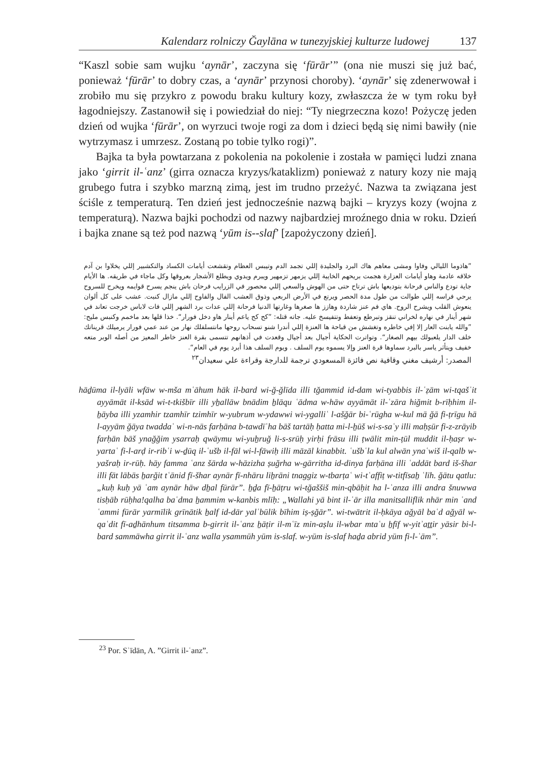Kalendarz rolniczy Ğaylāna w tunezyjskiej kulturze ludowej 137
“Kaszl sobie sam wujku ‘aynār’, zaczyna się ‘fūrār’” (ona nie muszi się już bać, ponieważ ‘fūrār’ to dobry czas, a ‘aynār’ przynosi choroby). ‘aynār’ się zdenerwował i zrobiło mu się przykro z powodu braku kultury kozy, zwłaszcza że w tym roku był łagodniejszy. Zastanowił się i powiedział do niej: “Ty niegrzeczna kozo! Pożyczę jeden dzień od wujka ‘fūrār’, on wyrzuci twoje rogi za dom i dzieci będą się nimi bawiły (nie wytrzymasz i umrzesz. Zostaną po tobie tylko rogi)”.
Bajka ta była powtarzana z pokolenia na pokolenie i została w pamięci ludzi znana jako ‘girrit il-ʿanz’ (girra oznacza kryzys/kataklizm) ponieważ z natury kozy nie mają grubego futra i szybko marzną zimą, jest im trudno przeżyć. Nazwa ta związana jest ściśle z temperaturą. Ten dzień jest jednocześnie nazwą bajki – kryzys kozy (wojna z temperaturą). Nazwa bajki pochodzi od nazwy najbardziej mroźnego dnia w roku. Dzień i bajka znane są też pod nazwą ‘yūm is--slaf’ [zapożyczony dzień].
”هاذوما الليالي وفاوا ومشى معاهم هاك البرد والجليدة إللي تجمد الدم وتيبس العظام وتقشعت أيامات الكساد والتكشبير إللي يخلاوا بن آدم خلاقه عادمة وهاو أيامات العزارة هجمت بريحهم الخايبة إللي يزمهر تزمهير ويبرم ويدوي ويطلع الأشجار بعروقها وكل ماجاء في طريقه. ها الأيام جاية تودع والناس فرحانة بتوديعها باش ترتاح حتى من الهوش والسعي إللي محصور في الزرايب فرحان باش ينجم يسرح قوايمه ويخرج للسروح يرحي فراسه إللي طوالت من طول مدة الحصر ويرتع في الأرض الربعي وذوق العشب الفال والفاوح إللي مازال كنبت. عشب على كل ألوان ينعوش القلب ويشرح الروح. هاي فم عنز شاردة وهازز ها صغرها وغارتها الدنيا فرحانة إللي عدات برد الشهر إللي فات لاباس خرجت تعاند في شهر أينار في نهاره لخراني تنقز وتبرطع وتعفط وتتفيسخ عليه. جاته قتله: ”كح كح ياعم أينار هاو دخل فورار“. خذا قلها بعد ماخمم وكنبس مليح: ”والله يابنت العار إلا إفي خاطره وتغشش من قباحة ها العنزة إللي أندرا شنو تسحاب روحها مانتسلفلك نهار من عند عمي فورار يرميلك قريناتك خلف الدار يلعبولك بيهم الصغار“. وتواترت الحكاية أجيال بعد أجيال وقعدت في أذهانهم تتسمى بقرة العنز خاطر المعيز من أصله الوبر متعه خفيف ويتأثر ياسر بالبرد سماوها قرة العنز وإلا يسموه يوم السلف . ويوم السلف هذا أبرد يوم في العام“.
المصدر: أرشيف مغني وقافية نص فائزة المسعودي ترجمة للدارجة وقراءة علي سعيدان<sup>٢٣</sup>
hāḏūma il-lyāli wfāw w-mša mʿāhum hāk il-bard wi-ğ-ğlīda illi tğammid id-dam wi-tyabbis il-ʿẓām wi-tqašʿit ayyāmāt il-ksād wi-t-tkišbīr illi yẖallāw bnādim ẖlāqu ʿādma w-hāw ayyāmāt il-ʿzāra hiğmit b-rīḥhim il-ẖāyba illi yzamhir tzamhīr tzimhīr w-yubrum w-ydawwi wi-ygalliʿ l-ašğār bi-ʿrūgha w-kul mā ğā fi-ṭrīgu hā l-ayyām ğāya twaddaʿ wi-n-nās farḥāna b-tawdīʿha bāš tartāḥ ḥatta mi-l-ẖūš wi-s-saʿy illi maḥṣūr fi-z-zrāyib farḥān bāš ynağğim ysarraḥ qwāymu wi-yuẖruğ li-s-srūḥ yirḥi frāsu illi ṭwālit min-ṭūl muddit il-ḥaṣr w-yartaʿ fi-l-arḍ ir-ribʿi w-ḏūq il-ʿušb il-fāl wi-l-fāwiḥ illi māzāl kinabbit. ʿušbʿla kul alwān ynaʿwiš il-qalb w-yašraḥ ir-rūḥ. hāy famma ʿanz šārda w-hāzizha ṣuğrha w-gārritha id-dinya farḥāna illi ʿaddāt bard iš-šhar illi fāt lābās ẖarğit tʿānid fī-šhar aynār fī-nhāru liẖrāni tnaggiz w-tbarṭaʿ wi-tʿaffiṭ w-titfīsaẖ ʿlīh. ğātu qatlu: „kuḥ kuḥ yā ʿam aynār hāw dẖal fūrār”. ẖḏa fī-ẖāṭru wi-tğaššiš min-qbāḥit ha l-ʿanza illi andra šnuwwa tisḥāb rūḥha!qalha baʿdma ẖammim w-kanbis mlīḥ: „Wallahi yā bint il-ʿār illa manitsalliflik nhār min ʿand ʿammi fūrār yarmīlik grīnātik ẖalf id-dār yalʿbūlik bīhim iṣ-ṣğār”. wi-twātrit il-ḥkāya ağyāl baʿd ağyāl w-qaʿdit fī-aḏhānhum titsamma b-girrit il-ʿanz ẖāṭir il-mʿīz min-aṣlu il-wbar mtaʿu ẖfīf w-yitʾaṯṯir yāsir bi-l-bard sammāwha girrit il-ʿanz walla ysammūh yūm is-slaf. w-yūm is-slaf haḏa abrid yūm fi-l-ʿām”.
<sup>23</sup> Por. Sʿīdān, A. ”Girrit il-ʿanz”.